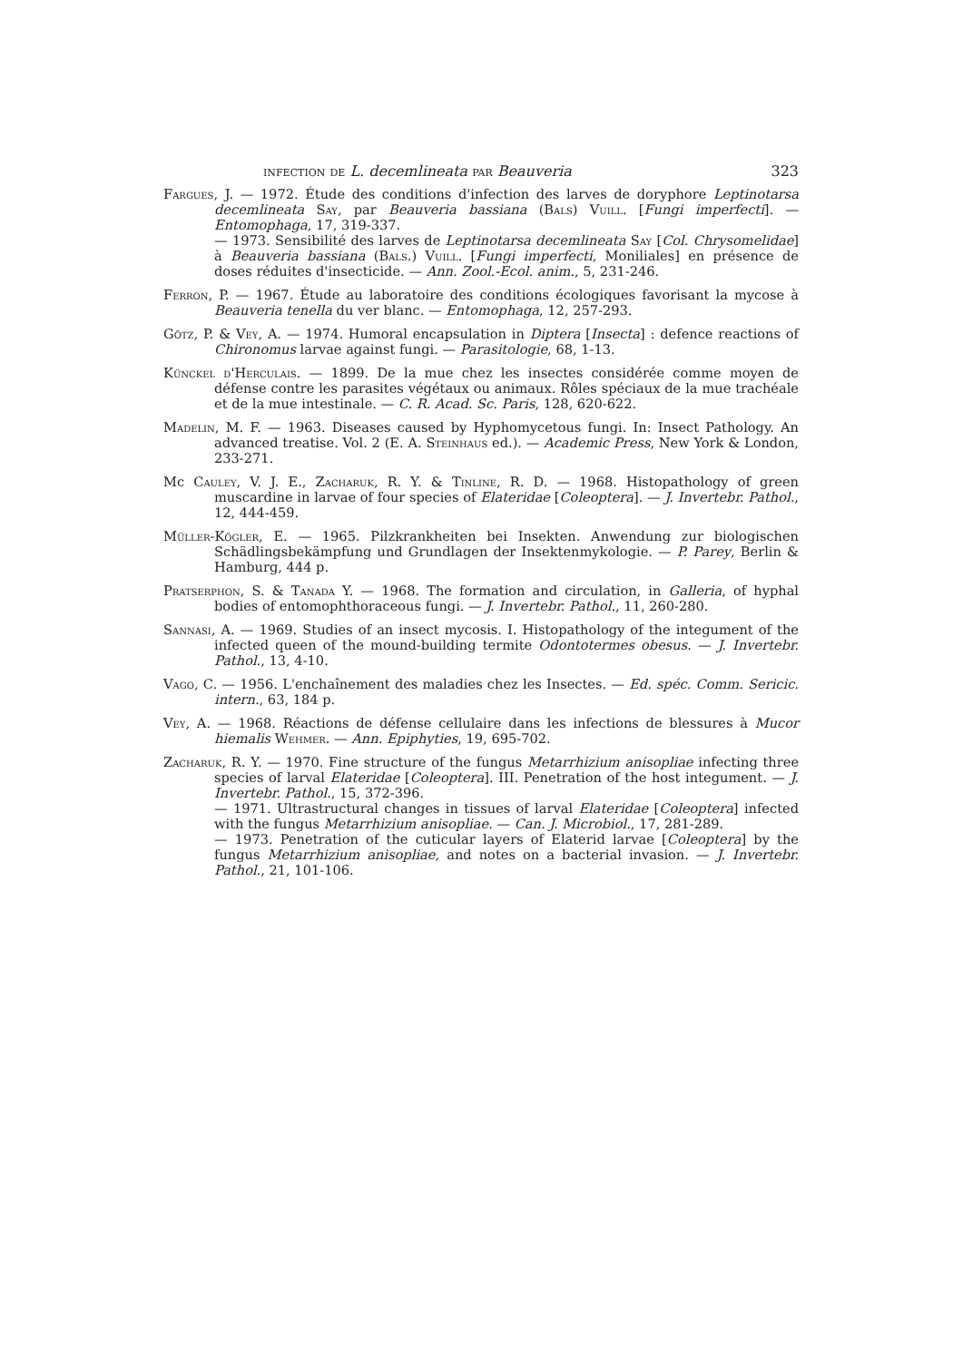infection de L. decemlineata par Beauveria 323
Fargues, J. — 1972. Étude des conditions d'infection des larves de doryphore Leptinotarsa decemlineata Say, par Beauveria bassiana (Bals) Vuill. [Fungi imperfecti]. — Entomophaga, 17, 319-337.
— 1973. Sensibilité des larves de Leptinotarsa decemlineata Say [Col. Chrysomelidae] à Beauveria bassiana (Bals.) Vuill. [Fungi imperfecti, Moniliales] en présence de doses réduites d'insecticide. — Ann. Zool.-Ecol. anim., 5, 231-246.
Ferron, P. — 1967. Étude au laboratoire des conditions écologiques favorisant la mycose à Beauveria tenella du ver blanc. — Entomophaga, 12, 257-293.
Götz, P. & Vey, A. — 1974. Humoral encapsulation in Diptera [Insecta] : defence reactions of Chironomus larvae against fungi. — Parasitologie, 68, 1-13.
Künckel d'Herculais. — 1899. De la mue chez les insectes considérée comme moyen de défense contre les parasites végétaux ou animaux. Rôles spéciaux de la mue trachéale et de la mue intestinale. — C. R. Acad. Sc. Paris, 128, 620-622.
Madelin, M. F. — 1963. Diseases caused by Hyphomycetous fungi. In: Insect Pathology. An advanced treatise. Vol. 2 (E. A. Steinhaus ed.). — Academic Press, New York & London, 233-271.
Mc Cauley, V. J. E., Zacharuk, R. Y. & Tinline, R. D. — 1968. Histopathology of green muscardine in larvae of four species of Elateridae [Coleoptera]. — J. Invertebr. Pathol., 12, 444-459.
Müller-Kögler, E. — 1965. Pilzkrankheiten bei Insekten. Anwendung zur biologischen Schädlingsbekämpfung und Grundlagen der Insektenmykologie. — P. Parey, Berlin & Hamburg, 444 p.
Pratserphon, S. & Tanada Y. — 1968. The formation and circulation, in Galleria, of hyphal bodies of entomophthoraceous fungi. — J. Invertebr. Pathol., 11, 260-280.
Sannasi, A. — 1969. Studies of an insect mycosis. I. Histopathology of the integument of the infected queen of the mound-building termite Odontotermes obesus. — J. Invertebr. Pathol., 13, 4-10.
Vago, C. — 1956. L'enchaînement des maladies chez les Insectes. — Ed. spéc. Comm. Sericic. intern., 63, 184 p.
Vey, A. — 1968. Réactions de défense cellulaire dans les infections de blessures à Mucor hiemalis Wehmer. — Ann. Epiphyties, 19, 695-702.
Zacharuk, R. Y. — 1970. Fine structure of the fungus Metarrhizium anisopliae infecting three species of larval Elateridae [Coleoptera]. III. Penetration of the host integument. — J. Invertebr. Pathol., 15, 372-396.
— 1971. Ultrastructural changes in tissues of larval Elateridae [Coleoptera] infected with the fungus Metarrhizium anisopliae. — Can. J. Microbiol., 17, 281-289.
— 1973. Penetration of the cuticular layers of Elaterid larvae [Coleoptera] by the fungus Metarrhizium anisopliae, and notes on a bacterial invasion. — J. Invertebr. Pathol., 21, 101-106.